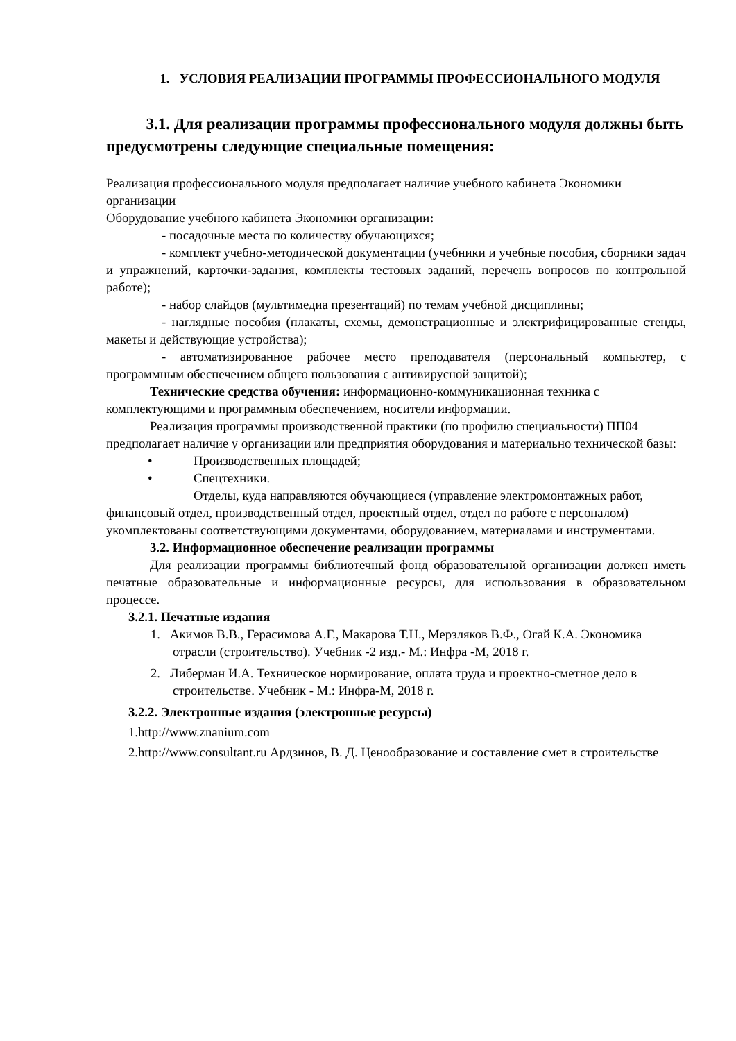1. УСЛОВИЯ РЕАЛИЗАЦИИ ПРОГРАММЫ ПРОФЕССИОНАЛЬНОГО МОДУЛЯ
3.1. Для реализации программы профессионального модуля должны быть предусмотрены следующие специальные помещения:
Реализация профессионального модуля предполагает наличие учебного кабинета Экономики организации
Оборудование учебного кабинета Экономики организации:
- посадочные места по количеству обучающихся;
- комплект учебно-методической документации (учебники и учебные пособия, сборники задач и упражнений, карточки-задания, комплекты тестовых заданий, перечень вопросов по контрольной работе);
- набор слайдов (мультимедиа презентаций) по темам учебной дисциплины;
- наглядные пособия (плакаты, схемы, демонстрационные и электрифицированные стенды, макеты и действующие устройства);
- автоматизированное рабочее место преподавателя (персональный компьютер, с программным обеспечением общего пользования с антивирусной защитой);
Технические средства обучения: информационно-коммуникационная техника с комплектующими и программным обеспечением, носители информации.
Реализация программы производственной практики (по профилю специальности) ПП04 предполагает наличие у организации или предприятия оборудования и материально технической базы:
• Производственных площадей;
• Спецтехники.
Отделы, куда направляются обучающиеся (управление электромонтажных работ, финансовый отдел, производственный отдел, проектный отдел, отдел по работе с персоналом) укомплектованы соответствующими документами, оборудованием, материалами и инструментами.
3.2. Информационное обеспечение реализации программы
Для реализации программы библиотечный фонд образовательной организации должен иметь печатные образовательные и информационные ресурсы, для использования в образовательном процессе.
3.2.1. Печатные издания
1. Акимов В.В., Герасимова А.Г., Макарова Т.Н., Мерзляков В.Ф., Огай К.А. Экономика отрасли (строительство). Учебник -2 изд.- М.: Инфра -М, 2018 г.
2. Либерман И.А. Техническое нормирование, оплата труда и проектно-сметное дело в строительстве. Учебник - М.: Инфра-М, 2018 г.
3.2.2. Электронные издания (электронные ресурсы)
1.http://www.znanium.com
2.http://www.consultant.ru Ардзинов, В. Д. Ценообразование и составление смет в строительстве